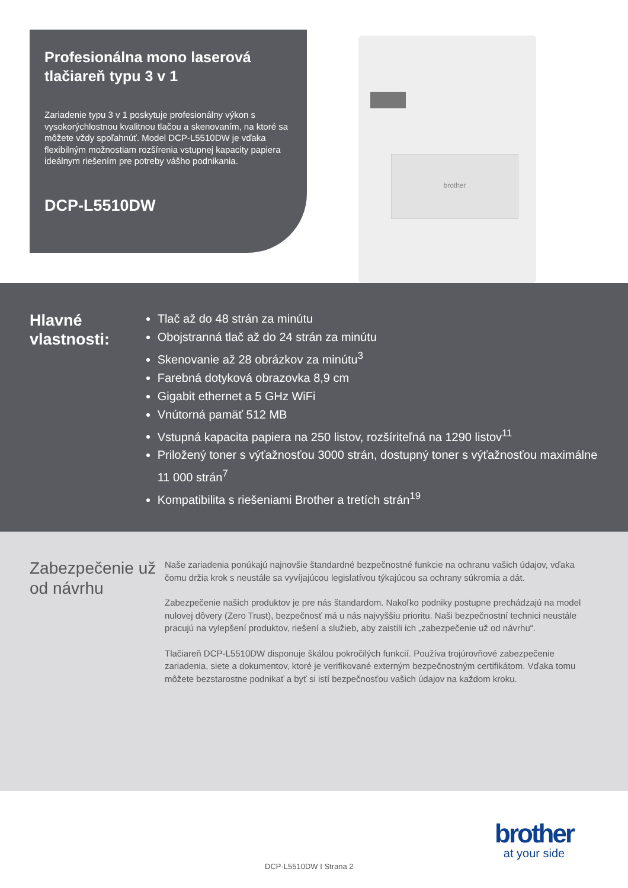Profesionálna mono laserová tlačiareň typu 3 v 1
Zariadenie typu 3 v 1 poskytuje profesionálny výkon s vysokorýchlostnou kvalitnou tlačou a skenovaním, na ktoré sa môžete vždy spoľahnúť. Model DCP-L5510DW je vďaka flexibilným možnostiam rozšírenia vstupnej kapacity papiera ideálnym riešením pre potreby vášho podnikania.
DCP-L5510DW
brother
Hlavné vlastnosti:
Tlač až do 48 strán za minútu
Obojstranná tlač až do 24 strán za minútu
Skenovanie až 28 obrázkov za minútu<sup>3</sup>
Farebná dotyková obrazovka 8,9 cm
Gigabit ethernet a 5 GHz WiFi
Vnútorná pamäť 512 MB
Vstupná kapacita papiera na 250 listov, rozšíriteľná na 1290 listov<sup>11</sup>
Priložený toner s výťažnosťou 3000 strán, dostupný toner s výťažnosťou maximálne 11 000 strán<sup>7</sup>
Kompatibilita s riešeniami Brother a tretích strán<sup>19</sup>
Zabezpečenie už od návrhu
Naše zariadenia ponúkajú najnovšie štandardné bezpečnostné funkcie na ochranu vašich údajov, vďaka čomu držia krok s neustále sa vyvíjajúcou legislatívou týkajúcou sa ochrany súkromia a dát.
Zabezpečenie našich produktov je pre nás štandardom. Nakoľko podniky postupne prechádzajú na model nulovej dôvery (Zero Trust), bezpečnosť má u nás najvyššiu prioritu. Naši bezpečnostní technici neustále pracujú na vylepšení produktov, riešení a služieb, aby zaistili ich „zabezpečenie už od návrhu“.
Tlačiareň DCP-L5510DW disponuje škálou pokročilých funkcií. Používa trojúrovňové zabezpečenie zariadenia, siete a dokumentov, ktoré je verifikované externým bezpečnostným certifikátom. Vďaka tomu môžete bezstarostne podnikať a byť si istí bezpečnosťou vašich údajov na každom kroku.
DCP-L5510DW I Strana 2
brother
at your side